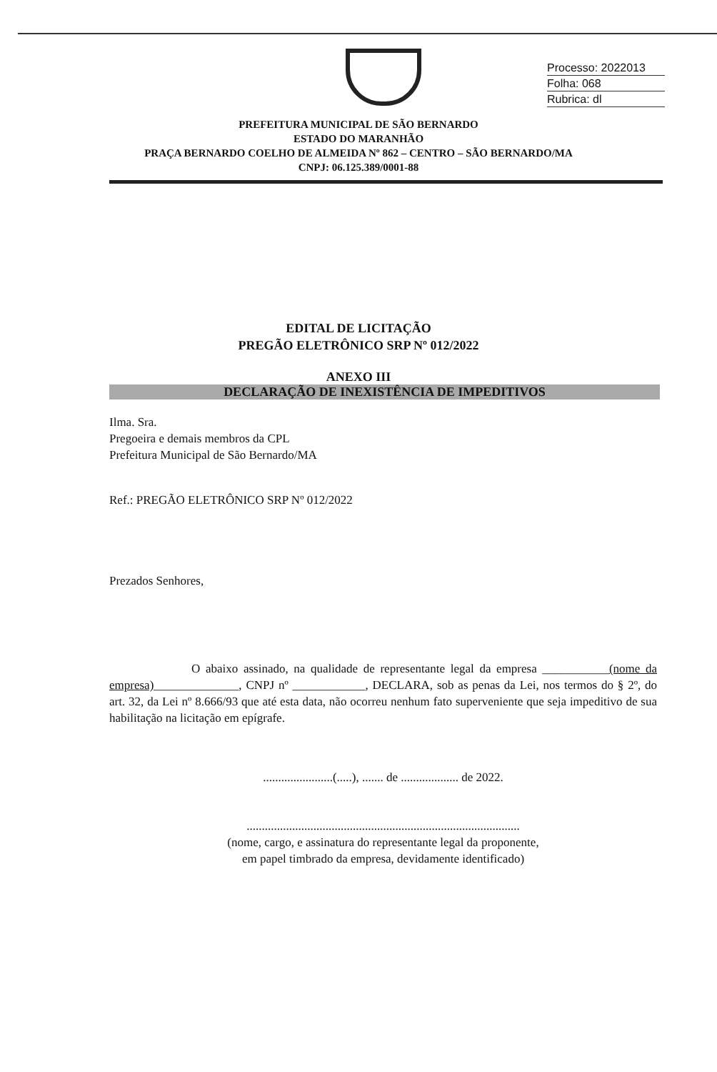Processo: 2022013
Folha: 068
Rubrica: dl
PREFEITURA MUNICIPAL DE SÃO BERNARDO
ESTADO DO MARANHÃO
PRAÇA BERNARDO COELHO DE ALMEIDA Nº 862 – CENTRO – SÃO BERNARDO/MA
CNPJ: 06.125.389/0001-88
EDITAL DE LICITAÇÃO
PREGÃO ELETRÔNICO SRP Nº 012/2022
ANEXO III
DECLARAÇÃO DE INEXISTÊNCIA DE IMPEDITIVOS
Ilma. Sra.
Pregoeira e demais membros da CPL
Prefeitura Municipal de São Bernardo/MA
Ref.: PREGÃO ELETRÔNICO SRP Nº 012/2022
Prezados Senhores,
O abaixo assinado, na qualidade de representante legal da empresa ___________(nome da empresa)______________, CNPJ nº ____________, DECLARA, sob as penas da Lei, nos termos do § 2º, do art. 32, da Lei nº 8.666/93 que até esta data, não ocorreu nenhum fato superveniente que seja impeditivo de sua habilitação na licitação em epígrafe.
.......................(.....), ....... de ................... de 2022.
..........................................................................................
(nome, cargo, e assinatura do representante legal da proponente,
em papel timbrado da empresa, devidamente identificado)